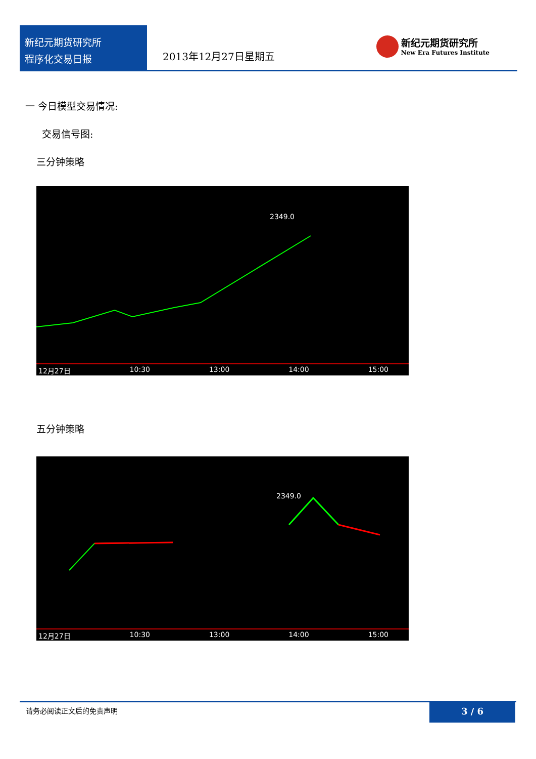新纪元期货研究所
程序化交易日报
2013年12月27日星期五
新纪元期货研究所
New Era Futures Institute
一 今日模型交易情况:
交易信号图:
三分钟策略
2349.0
12月27日 10:30 13:00 14:00 15:00
五分钟策略
2349.0
12月27日 10:30 13:00 14:00 15:00
请务必阅读正文后的免责声明
3 / 6